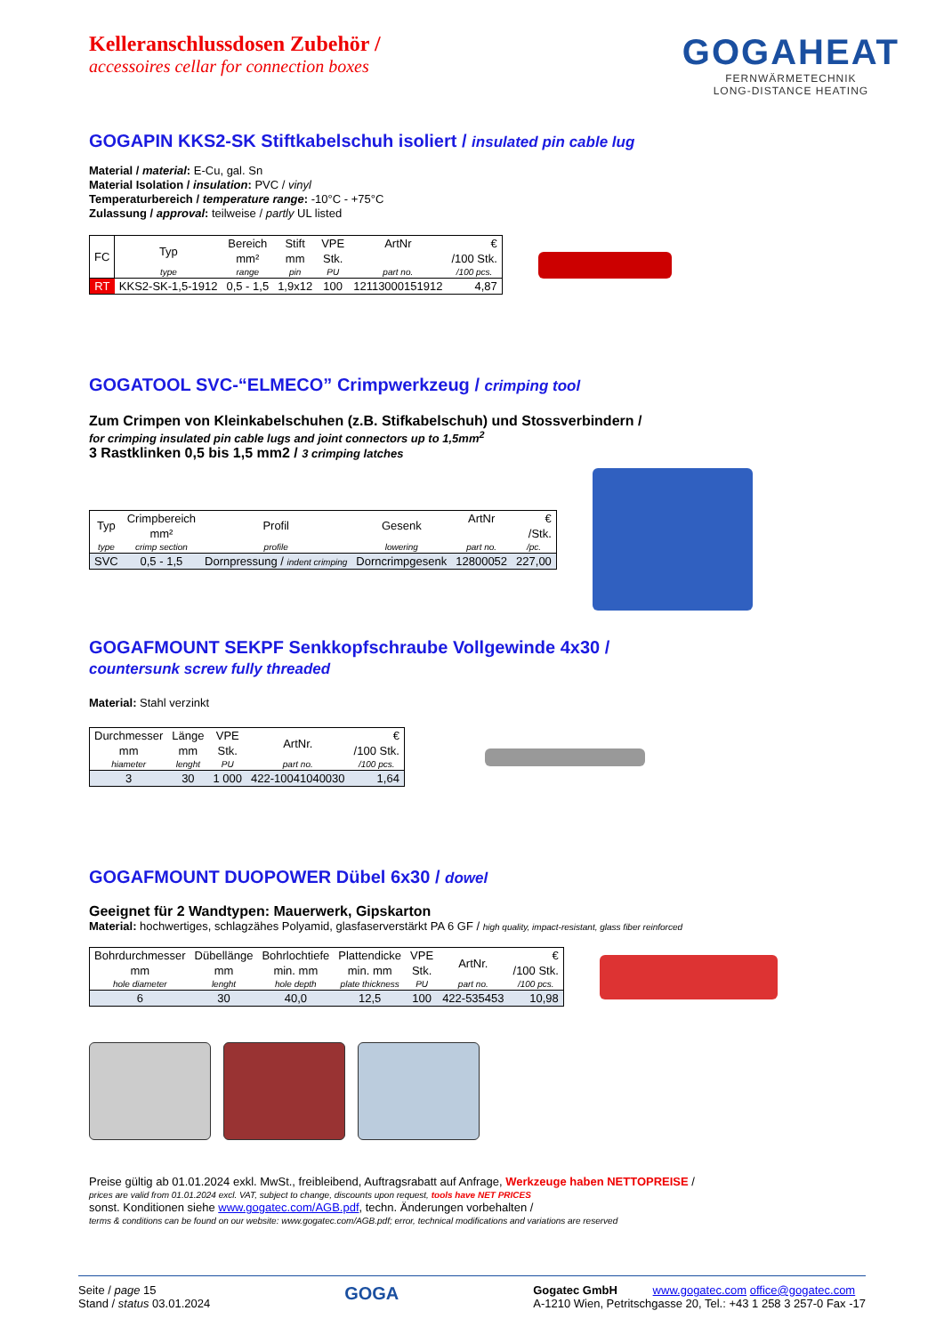Kelleranschlussdosen Zubehör /
accessoires cellar for connection boxes
GOGAHEAT
FERNWÄRMETECHNIK
LONG-DISTANCE HEATING
GOGAPIN KKS2-SK Stiftkabelschuh isoliert / insulated pin cable lug
Material / material: E-Cu, gal. Sn
Material Isolation / insulation: PVC / vinyl
Temperaturbereich / temperature range: -10°C - +75°C
Zulassung / approval: teilweise / partly UL listed
| FC | Typ | Bereich | Stift | VPE | ArtNr | € |
| --- | --- | --- | --- | --- | --- | --- |
| | | mm² | mm | Stk. | | /100 Stk. |
| | type | range | pin | PU | part no. | /100 pcs. |
| RT | KKS2-SK-1,5-1912 | 0,5 - 1,5 | 1,9x12 | 100 | 12113000151912 | 4,87 |
GOGATOOL SVC-“ELMECO” Crimpwerkzeug / crimping tool
Zum Crimpen von Kleinkabelschuhen (z.B. Stifkabelschuh) und Stossverbindern /
for crimping insulated pin cable lugs and joint connectors up to 1,5mm<sup>2</sup>
3 Rastklinken 0,5 bis 1,5 mm2 / 3 crimping latches
| Typ | Crimpbereich | Profil | Gesenk | ArtNr | € |
| --- | --- | --- | --- | --- | --- |
| | mm² | | | | /Stk. |
| type | crimp section | profile | lowering | part no. | /pc. |
| SVC | 0,5 - 1,5 | Dornpressung / indent crimping | Dorncrimpgesenk | 12800052 | 227,00 |
GOGAFMOUNT SEKPF Senkkopfschraube Vollgewinde 4x30 /
countersunk screw fully threaded
Material: Stahl verzinkt
| Durchmesser | Länge | VPE | ArtNr. | € |
| --- | --- | --- | --- | --- |
| mm | mm | Stk. | | /100 Stk. |
| hiameter | lenght | PU | part no. | /100 pcs. |
| 3 | 30 | 1 000 | 422-10041040030 | 1,64 |
GOGAFMOUNT DUOPOWER Dübel 6x30 / dowel
Geeignet für 2 Wandtypen: Mauerwerk, Gipskarton
Material: hochwertiges, schlagzähes Polyamid, glasfaserverstärkt PA 6 GF / high quality, impact-resistant, glass fiber reinforced
| Bohrdurchmesser | Dübellänge | Bohrlochtiefe | Plattendicke | VPE | ArtNr. | € |
| --- | --- | --- | --- | --- | --- | --- |
| mm | mm | min. mm | min. mm | Stk. | | /100 Stk. |
| hole diameter | lenght | hole depth | plate thickness | PU | part no. | /100 pcs. |
| 6 | 30 | 40,0 | 12,5 | 100 | 422-535453 | 10,98 |
Preise gültig ab 01.01.2024 exkl. MwSt., freibleibend, Auftragsrabatt auf Anfrage, Werkzeuge haben NETTOPREISE /
prices are valid from 01.01.2024 excl. VAT, subject to change, discounts upon request, tools have NET PRICES
sonst. Konditionen siehe www.gogatec.com/AGB.pdf, techn. Änderungen vorbehalten /
terms & conditions can be found on our website: www.gogatec.com/AGB.pdf; error, technical modifications and variations are reserved
Seite / page 15
Stand / status 03.01.2024
GOGA
Gogatec GmbH www.gogatec.com office@gogatec.com
A-1210 Wien, Petritschgasse 20, Tel.: +43 1 258 3 257-0 Fax -17